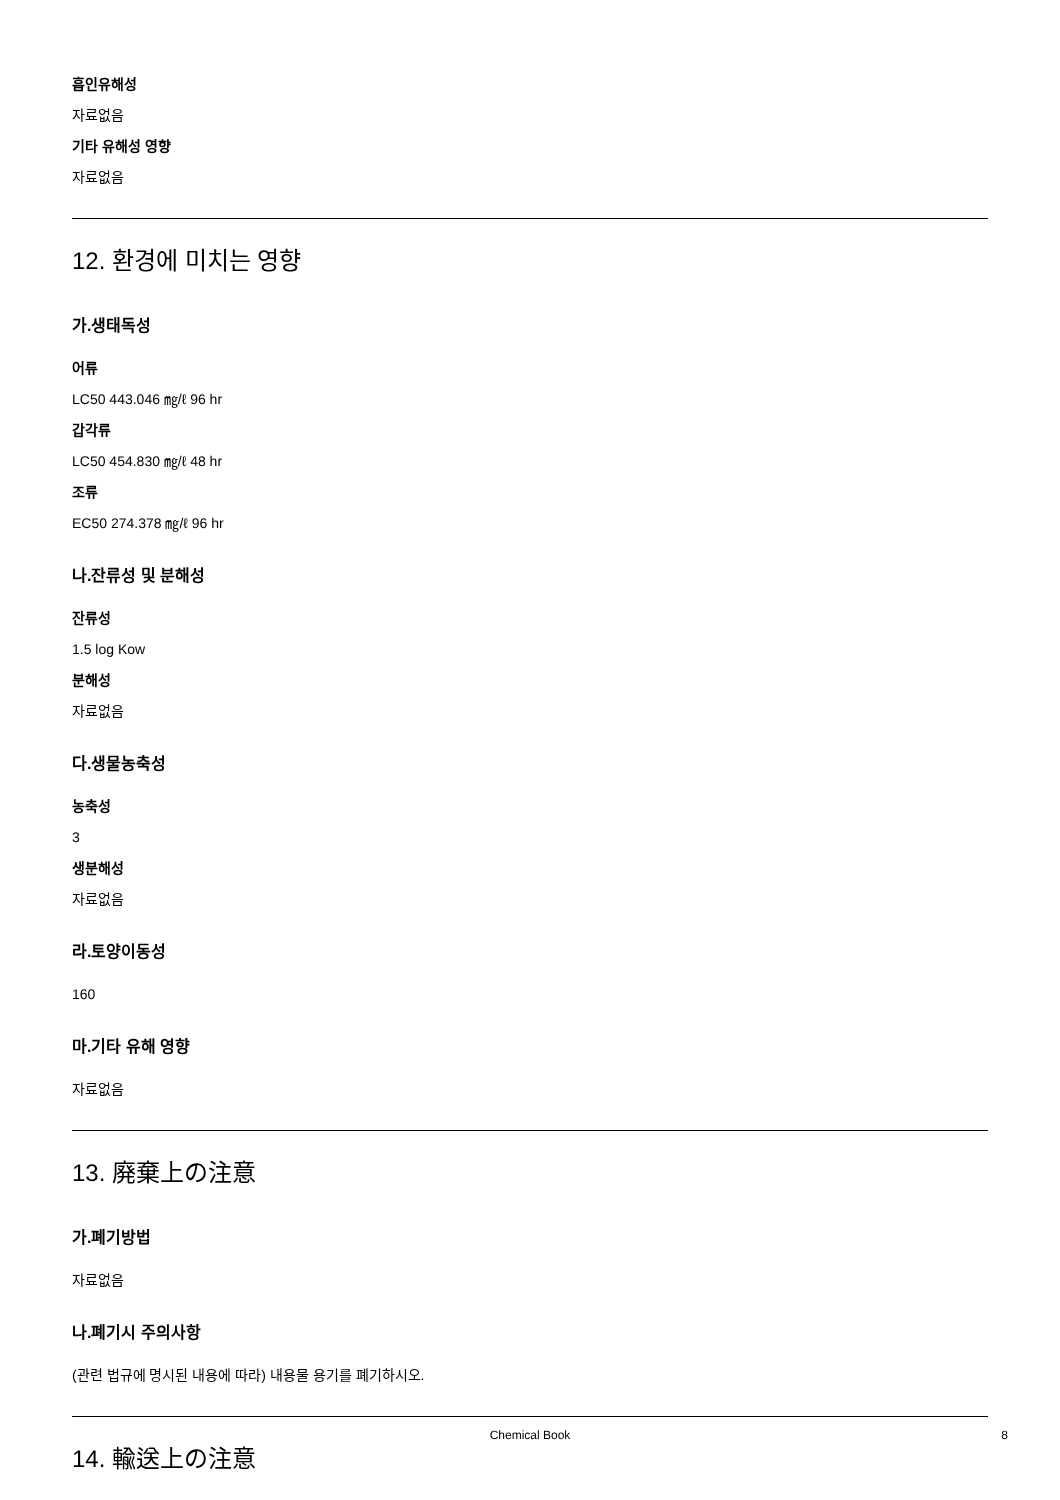흡인유해성
자료없음
기타 유해성 영향
자료없음
12. 환경에 미치는 영향
가.생태독성
어류
LC50 443.046 ㎎/ℓ 96 hr
갑각류
LC50 454.830 ㎎/ℓ 48 hr
조류
EC50 274.378 ㎎/ℓ 96 hr
나.잔류성 및 분해성
잔류성
1.5 log Kow
분해성
자료없음
다.생물농축성
농축성
3
생분해성
자료없음
라.토양이동성
160
마.기타 유해 영향
자료없음
13. 廃棄上の注意
가.폐기방법
자료없음
나.폐기시 주의사항
(관련 법규에 명시된 내용에 따라) 내용물 용기를 폐기하시오.
14. 輸送上の注意
Chemical Book 8